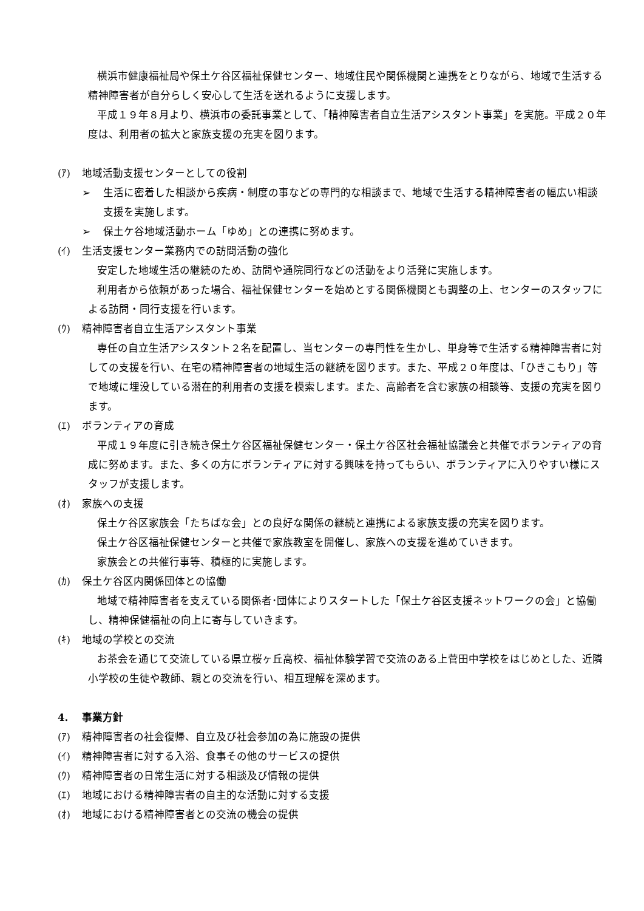横浜市健康福祉局や保土ケ谷区福祉保健センター、地域住民や関係機関と連携をとりながら、地域で生活する精神障害者が自分らしく安心して生活を送れるように支援します。
平成１９年８月より、横浜市の委託事業として、「精神障害者自立生活アシスタント事業」を実施。平成２０年度は、利用者の拡大と家族支援の充実を図ります。
(ｱ) 地域活動支援センターとしての役割
➢ 生活に密着した相談から疾病・制度の事などの専門的な相談まで、地域で生活する精神障害者の幅広い相談支援を実施します。
➢ 保土ケ谷地域活動ホーム「ゆめ」との連携に努めます。
(ｲ) 生活支援センター業務内での訪問活動の強化
安定した地域生活の継続のため、訪問や通院同行などの活動をより活発に実施します。
利用者から依頼があった場合、福祉保健センターを始めとする関係機関とも調整の上、センターのスタッフによる訪問・同行支援を行います。
(ｳ) 精神障害者自立生活アシスタント事業
専任の自立生活アシスタント２名を配置し、当センターの専門性を生かし、単身等で生活する精神障害者に対しての支援を行い、在宅の精神障害者の地域生活の継続を図ります。また、平成２０年度は、「ひきこもり」等で地域に埋没している潜在的利用者の支援を模索します。また、高齢者を含む家族の相談等、支援の充実を図ります。
(ｴ) ボランティアの育成
平成１９年度に引き続き保土ケ谷区福祉保健センター・保土ケ谷区社会福祉協議会と共催でボランティアの育成に努めます。また、多くの方にボランティアに対する興味を持ってもらい、ボランティアに入りやすい様にスタッフが支援します。
(ｵ) 家族への支援
保土ケ谷区家族会「たちばな会」との良好な関係の継続と連携による家族支援の充実を図ります。
保土ケ谷区福祉保健センターと共催で家族教室を開催し、家族への支援を進めていきます。
家族会との共催行事等、積極的に実施します。
(ｶ) 保土ケ谷区内関係団体との協働
地域で精神障害者を支えている関係者･団体によりスタートした「保土ケ谷区支援ネットワークの会」と協働し、精神保健福祉の向上に寄与していきます。
(ｷ) 地域の学校との交流
お茶会を通じて交流している県立桜ヶ丘高校、福祉体験学習で交流のある上菅田中学校をはじめとした、近隣小学校の生徒や教師、親との交流を行い、相互理解を深めます。
4. 事業方針
(ｱ) 精神障害者の社会復帰、自立及び社会参加の為に施設の提供
(ｲ) 精神障害者に対する入浴、食事その他のサービスの提供
(ｳ) 精神障害者の日常生活に対する相談及び情報の提供
(ｴ) 地域における精神障害者の自主的な活動に対する支援
(ｵ) 地域における精神障害者との交流の機会の提供